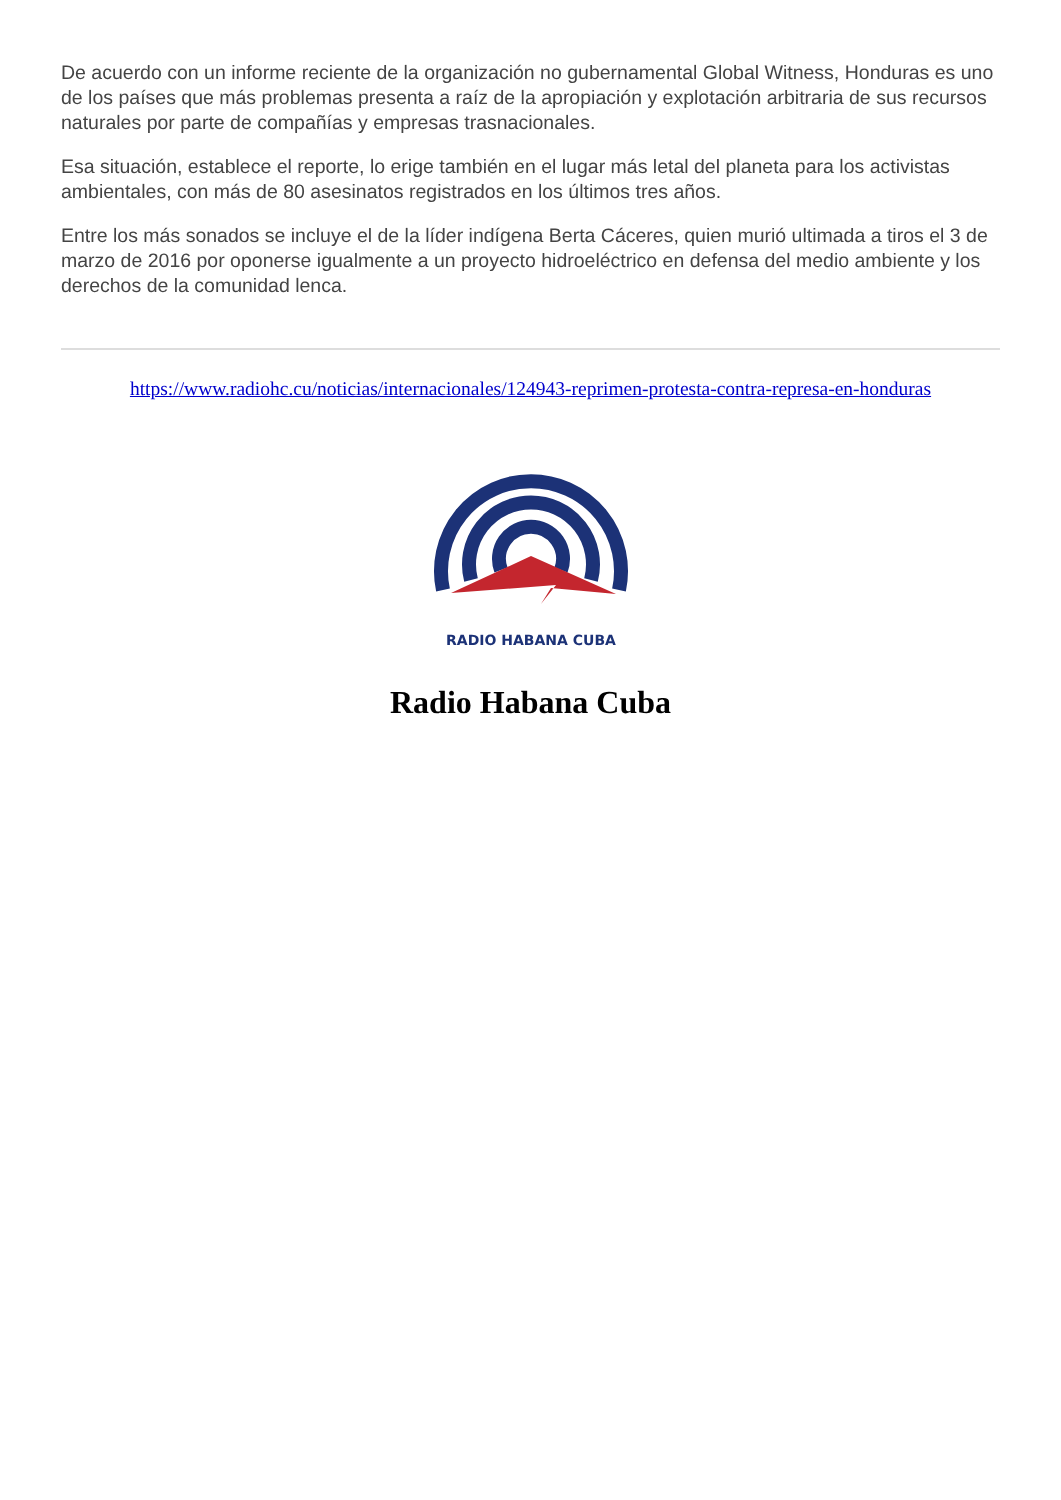De acuerdo con un informe reciente de la organización no gubernamental Global Witness, Honduras es uno de los países que más problemas presenta a raíz de la apropiación y explotación arbitraria de sus recursos naturales por parte de compañías y empresas trasnacionales.
Esa situación, establece el reporte, lo erige también en el lugar más letal del planeta para los activistas ambientales, con más de 80 asesinatos registrados en los últimos tres años.
Entre los más sonados se incluye el de la líder indígena Berta Cáceres, quien murió ultimada a tiros el 3 de marzo de 2016 por oponerse igualmente a un proyecto hidroeléctrico en defensa del medio ambiente y los derechos de la comunidad lenca.
https://www.radiohc.cu/noticias/internacionales/124943-reprimen-protesta-contra-represa-en-honduras
RADIO HABANA CUBA
Radio Habana Cuba